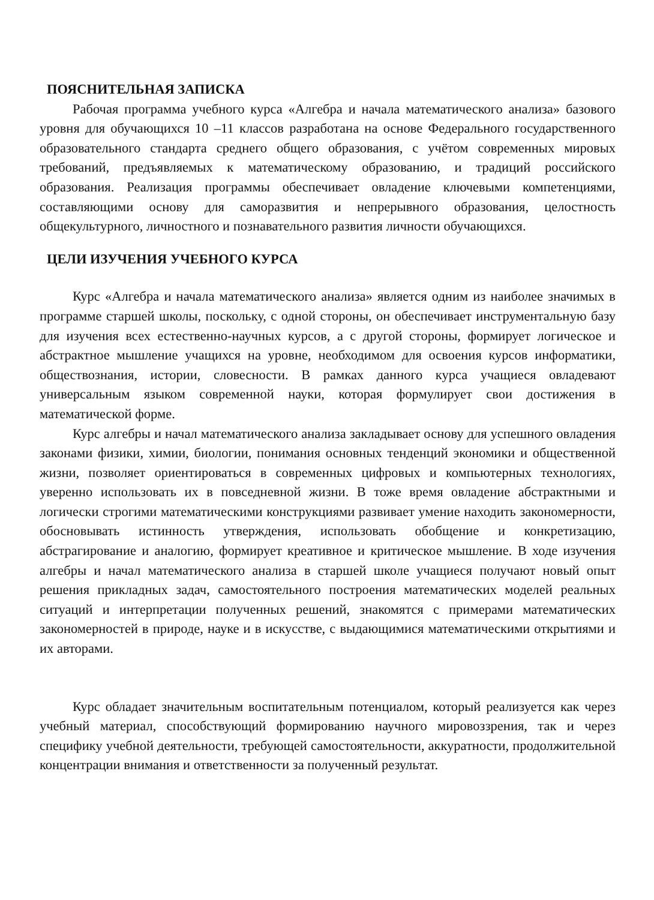ПОЯСНИТЕЛЬНАЯ ЗАПИСКА
Рабочая программа учебного курса «Алгебра и начала математического анализа» базового уровня для обучающихся 10 –11 классов разработана на основе Федерального государственного образовательного стандарта среднего общего образования, с учётом современных мировых требований, предъявляемых к математическому образованию, и традиций российского образования. Реализация программы обеспечивает овладение ключевыми компетенциями, составляющими основу для саморазвития и непрерывного образования, целостность общекультурного, личностного и познавательного развития личности обучающихся.
ЦЕЛИ ИЗУЧЕНИЯ УЧЕБНОГО КУРСА
Курс «Алгебра и начала математического анализа» является одним из наиболее значимых в программе старшей школы, поскольку, с одной стороны, он обеспечивает инструментальную базу для изучения всех естественно-научных курсов, а с другой стороны, формирует логическое и абстрактное мышление учащихся на уровне, необходимом для освоения курсов информатики, обществознания, истории, словесности. В рамках данного курса учащиеся овладевают универсальным языком современной науки, которая формулирует свои достижения в математической форме.
Курс алгебры и начал математического анализа закладывает основу для успешного овладения законами физики, химии, биологии, понимания основных тенденций экономики и общественной жизни, позволяет ориентироваться в современных цифровых и компьютерных технологиях, уверенно использовать их в повседневной жизни. В тоже время овладение абстрактными и логически строгими математическими конструкциями развивает умение находить закономерности, обосновывать истинность утверждения, использовать обобщение и конкретизацию, абстрагирование и аналогию, формирует креативное и критическое мышление. В ходе изучения алгебры и начал математического анализа в старшей школе учащиеся получают новый опыт решения прикладных задач, самостоятельного построения математических моделей реальных ситуаций и интерпретации полученных решений, знакомятся с примерами математических закономерностей в природе, науке и в искусстве, с выдающимися математическими открытиями и их авторами.
Курс обладает значительным воспитательным потенциалом, который реализуется как через учебный материал, способствующий формированию научного мировоззрения, так и через специфику учебной деятельности, требующей самостоятельности, аккуратности, продолжительной концентрации внимания и ответственности за полученный результат.